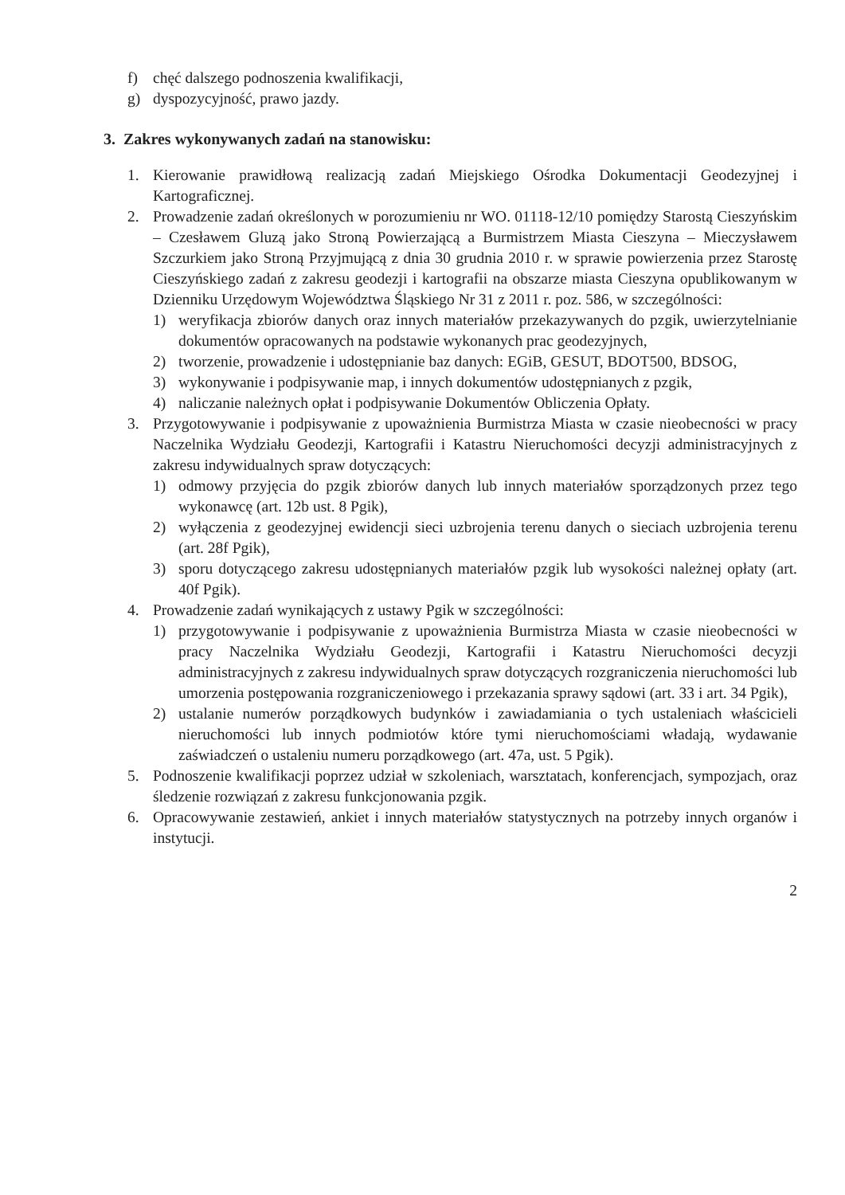f) chęć dalszego podnoszenia kwalifikacji,
g) dyspozycyjność, prawo jazdy.
3. Zakres wykonywanych zadań na stanowisku:
1. Kierowanie prawidłową realizacją zadań Miejskiego Ośrodka Dokumentacji Geodezyjnej i Kartograficznej.
2. Prowadzenie zadań określonych w porozumieniu nr WO. 01118-12/10 pomiędzy Starostą Cieszyńskim – Czesławem Gluzą jako Stroną Powierzającą a Burmistrzem Miasta Cieszyna – Mieczysławem Szczurkiem jako Stroną Przyjmującą z dnia 30 grudnia 2010 r. w sprawie powierzenia przez Starostę Cieszyńskiego zadań z zakresu geodezji i kartografii na obszarze miasta Cieszyna opublikowanym w Dzienniku Urzędowym Województwa Śląskiego Nr 31 z 2011 r. poz. 586, w szczególności:
1) weryfikacja zbiorów danych oraz innych materiałów przekazywanych do pzgik, uwierzytelnianie dokumentów opracowanych na podstawie wykonanych prac geodezyjnych,
2) tworzenie, prowadzenie i udostępnianie baz danych: EGiB, GESUT, BDOT500, BDSOG,
3) wykonywanie i podpisywanie map, i innych dokumentów udostępnianych z pzgik,
4) naliczanie należnych opłat i podpisywanie Dokumentów Obliczenia Opłaty.
3. Przygotowywanie i podpisywanie z upoważnienia Burmistrza Miasta w czasie nieobecności w pracy Naczelnika Wydziału Geodezji, Kartografii i Katastru Nieruchomości decyzji administracyjnych z zakresu indywidualnych spraw dotyczących:
1) odmowy przyjęcia do pzgik zbiorów danych lub innych materiałów sporządzonych przez tego wykonawcę (art. 12b ust. 8 Pgik),
2) wyłączenia z geodezyjnej ewidencji sieci uzbrojenia terenu danych o sieciach uzbrojenia terenu (art. 28f Pgik),
3) sporu dotyczącego zakresu udostępnianych materiałów pzgik lub wysokości należnej opłaty (art. 40f Pgik).
4. Prowadzenie zadań wynikających z ustawy Pgik w szczególności:
1) przygotowywanie i podpisywanie z upoważnienia Burmistrza Miasta w czasie nieobecności w pracy Naczelnika Wydziału Geodezji, Kartografii i Katastru Nieruchomości decyzji administracyjnych z zakresu indywidualnych spraw dotyczących rozgraniczenia nieruchomości lub umorzenia postępowania rozgraniczeniowego i przekazania sprawy sądowi (art. 33 i art. 34 Pgik),
2) ustalanie numerów porządkowych budynków i zawiadamiania o tych ustaleniach właścicieli nieruchomości lub innych podmiotów które tymi nieruchomościami władają, wydawanie zaświadczeń o ustaleniu numeru porządkowego (art. 47a, ust. 5 Pgik).
5. Podnoszenie kwalifikacji poprzez udział w szkoleniach, warsztatach, konferencjach, sympozjach, oraz śledzenie rozwiązań z zakresu funkcjonowania pzgik.
6. Opracowywanie zestawień, ankiet i innych materiałów statystycznych na potrzeby innych organów i instytucji.
2